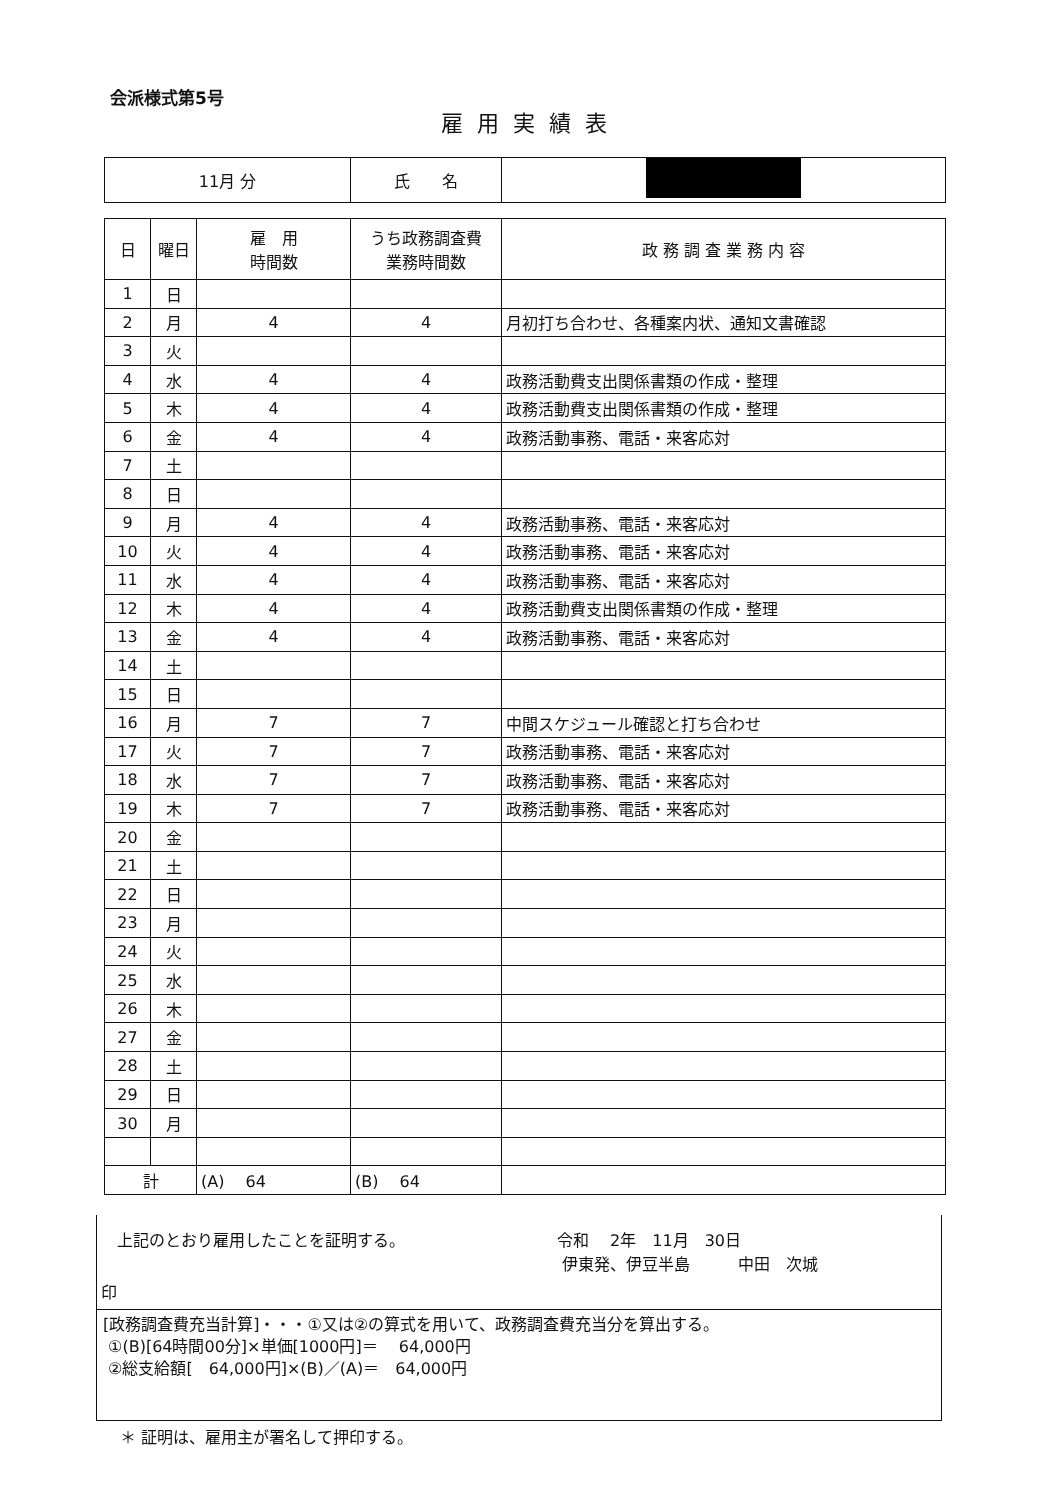会派様式第5号
雇用実績表
| 11月 分 | 氏 名 | |
| 日 | 曜日 | 雇 用 時間数 | うち政務調査費 業務時間数 | 政 務 調 査 業 務 内 容 |
| --- | --- | --- | --- | --- |
| 1 | 日 | | | |
| 2 | 月 | 4 | 4 | 月初打ち合わせ、各種案内状、通知文書確認 |
| 3 | 火 | | | |
| 4 | 水 | 4 | 4 | 政務活動費支出関係書類の作成・整理 |
| 5 | 木 | 4 | 4 | 政務活動費支出関係書類の作成・整理 |
| 6 | 金 | 4 | 4 | 政務活動事務、電話・来客応対 |
| 7 | 土 | | | |
| 8 | 日 | | | |
| 9 | 月 | 4 | 4 | 政務活動事務、電話・来客応対 |
| 10 | 火 | 4 | 4 | 政務活動事務、電話・来客応対 |
| 11 | 水 | 4 | 4 | 政務活動事務、電話・来客応対 |
| 12 | 木 | 4 | 4 | 政務活動費支出関係書類の作成・整理 |
| 13 | 金 | 4 | 4 | 政務活動事務、電話・来客応対 |
| 14 | 土 | | | |
| 15 | 日 | | | |
| 16 | 月 | 7 | 7 | 中間スケジュール確認と打ち合わせ |
| 17 | 火 | 7 | 7 | 政務活動事務、電話・来客応対 |
| 18 | 水 | 7 | 7 | 政務活動事務、電話・来客応対 |
| 19 | 木 | 7 | 7 | 政務活動事務、電話・来客応対 |
| 20 | 金 | | | |
| 21 | 土 | | | |
| 22 | 日 | | | |
| 23 | 月 | | | |
| 24 | 火 | | | |
| 25 | 水 | | | |
| 26 | 木 | | | |
| 27 | 金 | | | |
| 28 | 土 | | | |
| 29 | 日 | | | |
| 30 | 月 | | | |
| 計 | | (A) 64 | (B) 64 | |
上記のとおり雇用したことを証明する。 令和　 2年　11月　30日
伊東発、伊豆半島　　　中田　次城
印
[政務調査費充当計算]・・・①又は②の算式を用いて、政務調査費充当分を算出する。
①(B)[64時間00分]×単価[1000円]＝　 64,000円
②総支給額[　64,000円]×(B)／(A)＝　64,000円
＊ 証明は、雇用主が署名して押印する。